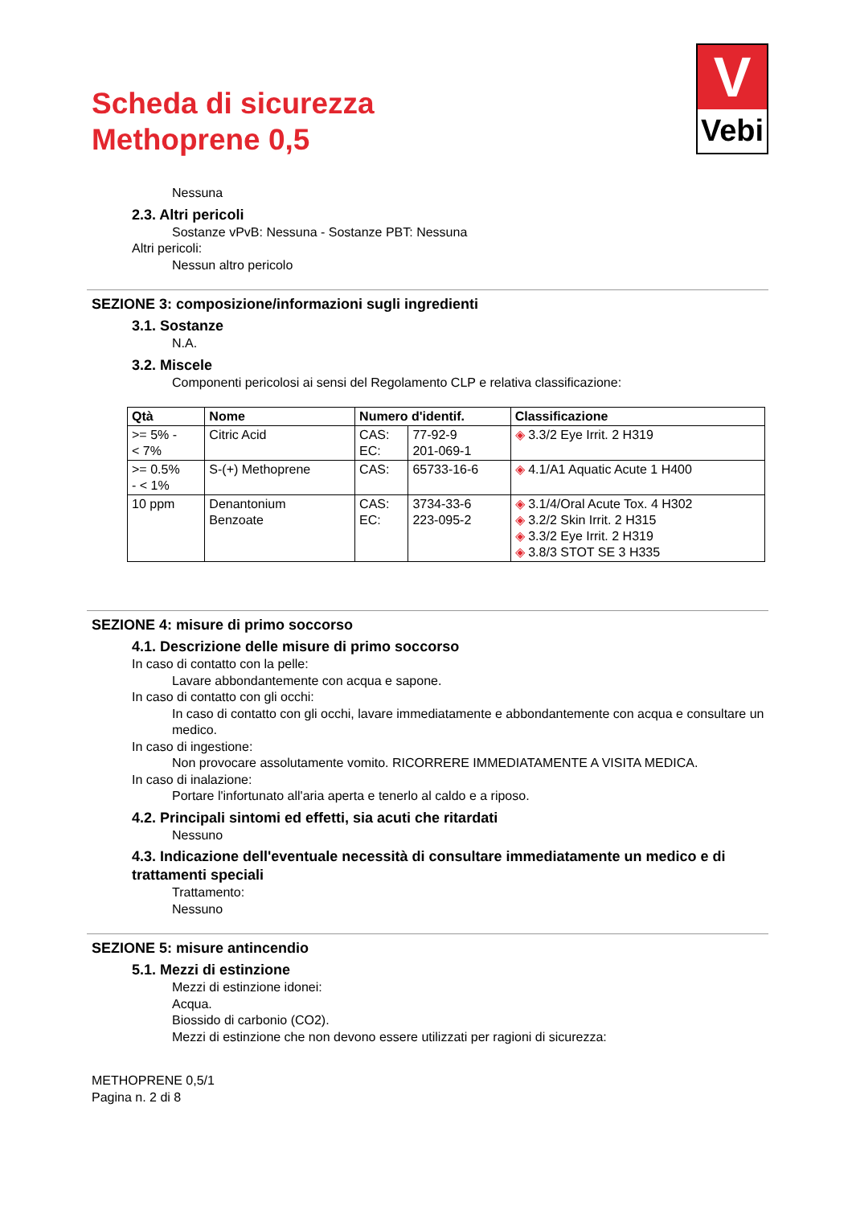Scheda di sicurezza
Methoprene 0,5
V
Vebi
Nessuna
2.3. Altri pericoli
Sostanze vPvB: Nessuna - Sostanze PBT: Nessuna
Altri pericoli:
Nessun altro pericolo
SEZIONE 3: composizione/informazioni sugli ingredienti
3.1. Sostanze
N.A.
3.2. Miscele
Componenti pericolosi ai sensi del Regolamento CLP e relativa classificazione:
| Qtà | Nome | Numero d'identif. | | Classificazione |
| --- | --- | --- | --- | --- |
| >= 5% - < 7% | Citric Acid | CAS: EC: | 77-92-9 201-069-1 | ◈ 3.3/2 Eye Irrit. 2 H319 |
| >= 0.5% - < 1% | S-(+) Methoprene | CAS: | 65733-16-6 | ◈ 4.1/A1 Aquatic Acute 1 H400 |
| 10 ppm | Denantonium Benzoate | CAS: EC: | 3734-33-6 223-095-2 | ◈ 3.1/4/Oral Acute Tox. 4 H302 ◈ 3.2/2 Skin Irrit. 2 H315 ◈ 3.3/2 Eye Irrit. 2 H319 ◈ 3.8/3 STOT SE 3 H335 |
SEZIONE 4: misure di primo soccorso
4.1. Descrizione delle misure di primo soccorso
In caso di contatto con la pelle:
Lavare abbondantemente con acqua e sapone.
In caso di contatto con gli occhi:
In caso di contatto con gli occhi, lavare immediatamente e abbondantemente con acqua e consultare un medico.
In caso di ingestione:
Non provocare assolutamente vomito. RICORRERE IMMEDIATAMENTE A VISITA MEDICA.
In caso di inalazione:
Portare l'infortunato all'aria aperta e tenerlo al caldo e a riposo.
4.2. Principali sintomi ed effetti, sia acuti che ritardati
Nessuno
4.3. Indicazione dell'eventuale necessità di consultare immediatamente un medico e di trattamenti speciali
Trattamento:
Nessuno
SEZIONE 5: misure antincendio
5.1. Mezzi di estinzione
Mezzi di estinzione idonei:
Acqua.
Biossido di carbonio (CO2).
Mezzi di estinzione che non devono essere utilizzati per ragioni di sicurezza:
METHOPRENE 0,5/1
Pagina n. 2 di 8